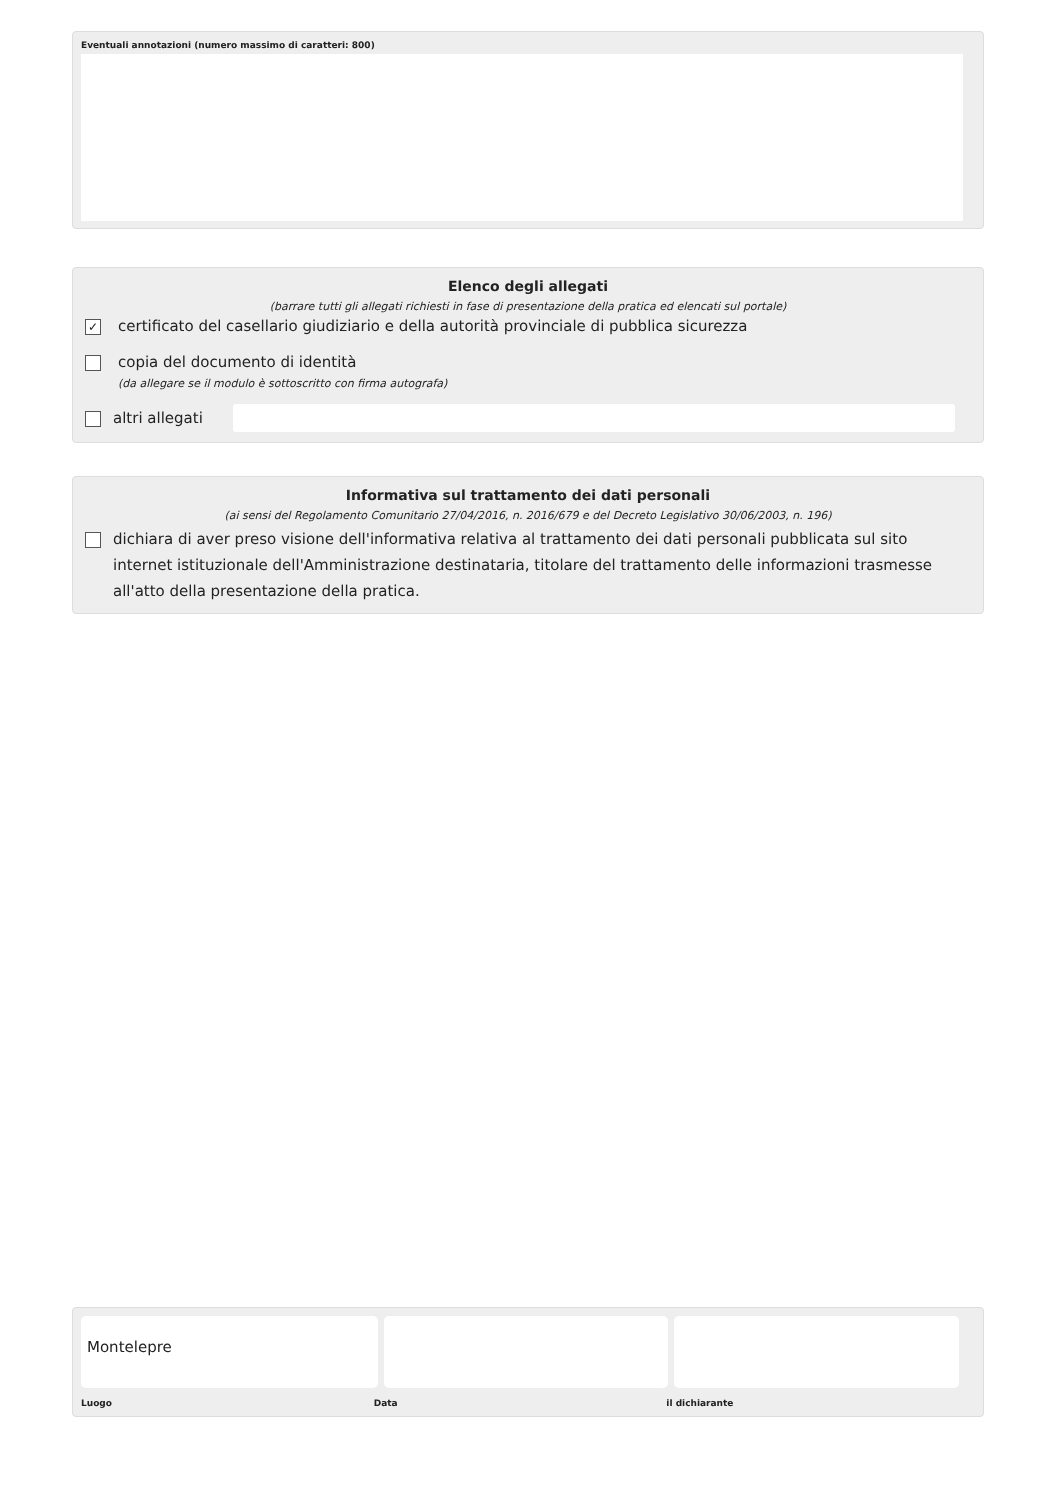Eventuali annotazioni (numero massimo di caratteri: 800)
Elenco degli allegati
(barrare tutti gli allegati richiesti in fase di presentazione della pratica ed elencati sul portale)
✓
certificato del casellario giudiziario e della autorità provinciale di pubblica sicurezza
copia del documento di identità
(da allegare se il modulo è sottoscritto con firma autografa)
altri allegati
Informativa sul trattamento dei dati personali
(ai sensi del Regolamento Comunitario 27/04/2016, n. 2016/679 e del Decreto Legislativo 30/06/2003, n. 196)
dichiara di aver preso visione dell'informativa relativa al trattamento dei dati personali pubblicata sul sito internet istituzionale dell'Amministrazione destinataria, titolare del trattamento delle informazioni trasmesse all'atto della presentazione della pratica.
Montelepre
Luogo Data il dichiarante